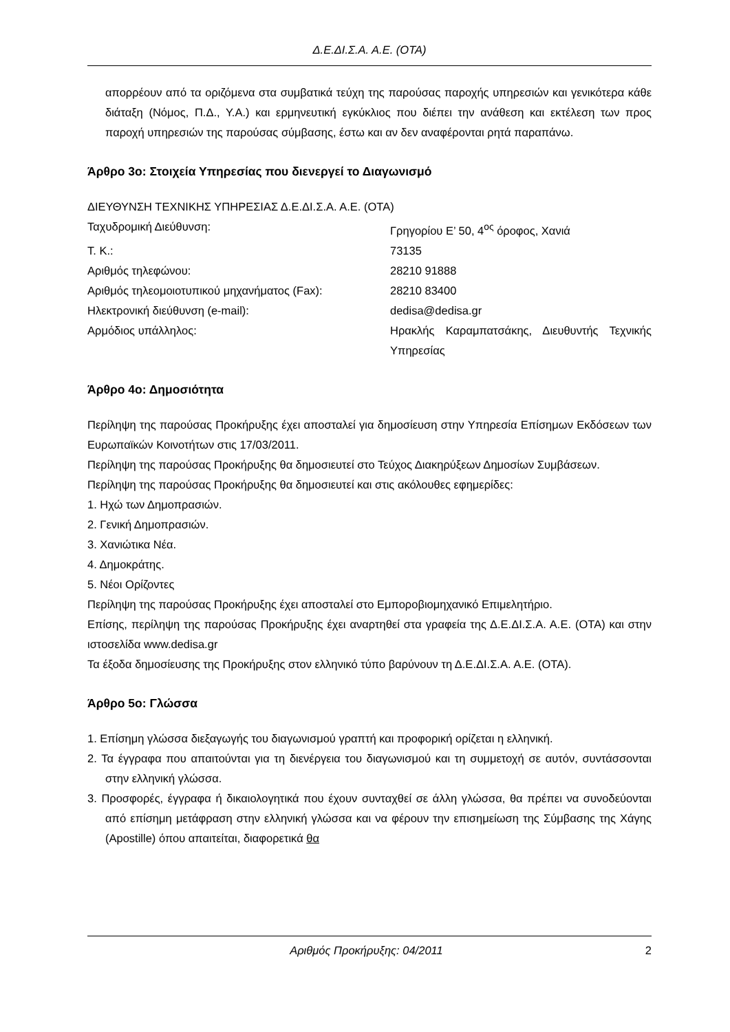Δ.Ε.ΔΙ.Σ.Α. Α.Ε. (ΟΤΑ)
απορρέουν από τα οριζόμενα στα συμβατικά τεύχη της παρούσας παροχής υπηρεσιών και γενικότερα κάθε διάταξη (Νόμος, Π.Δ., Υ.Α.) και ερμηνευτική εγκύκλιος που διέπει την ανάθεση και εκτέλεση των προς παροχή υπηρεσιών της παρούσας σύμβασης, έστω και αν δεν αναφέρονται ρητά παραπάνω.
Άρθρο 3ο: Στοιχεία Υπηρεσίας που διενεργεί το Διαγωνισμό
ΔΙΕΥΘΥΝΣΗ ΤΕΧΝΙΚΗΣ ΥΠΗΡΕΣΙΑΣ Δ.Ε.ΔΙ.Σ.Α. Α.Ε. (ΟΤΑ)
| Ταχυδρομική Διεύθυνση: | Γρηγορίου Ε’ 50, 4<sup>ος</sup> όροφος, Χανιά |
| Τ. Κ.: | 73135 |
| Αριθμός τηλεφώνου: | 28210 91888 |
| Αριθμός τηλεομοιοτυπικού μηχανήματος (Fax): | 28210 83400 |
| Ηλεκτρονική διεύθυνση (e-mail): | dedisa@dedisa.gr |
| Αρμόδιος υπάλληλος: | Ηρακλής Καραμπατσάκης, Διευθυντής Τεχνικής Υπηρεσίας |
Άρθρο 4ο: Δημοσιότητα
Περίληψη της παρούσας Προκήρυξης έχει αποσταλεί για δημοσίευση στην Υπηρεσία Επίσημων Εκδόσεων των Ευρωπαϊκών Κοινοτήτων στις 17/03/2011.
Περίληψη της παρούσας Προκήρυξης θα δημοσιευτεί στο Τεύχος Διακηρύξεων Δημοσίων Συμβάσεων.
Περίληψη της παρούσας Προκήρυξης θα δημοσιευτεί και στις ακόλουθες εφημερίδες:
1. Ηχώ των Δημοπρασιών.
2. Γενική Δημοπρασιών.
3. Χανιώτικα Νέα.
4. Δημοκράτης.
5. Νέοι Ορίζοντες
Περίληψη της παρούσας Προκήρυξης έχει αποσταλεί στο Εμποροβιομηχανικό Επιμελητήριο.
Επίσης, περίληψη της παρούσας Προκήρυξης έχει αναρτηθεί στα γραφεία της Δ.Ε.ΔΙ.Σ.Α. Α.Ε. (ΟΤΑ) και στην ιστοσελίδα www.dedisa.gr
Τα έξοδα δημοσίευσης της Προκήρυξης στον ελληνικό τύπο βαρύνουν τη Δ.Ε.ΔΙ.Σ.Α. Α.Ε. (ΟΤΑ).
Άρθρο 5ο: Γλώσσα
1. Επίσημη γλώσσα διεξαγωγής του διαγωνισμού γραπτή και προφορική ορίζεται η ελληνική.
2. Τα έγγραφα που απαιτούνται για τη διενέργεια του διαγωνισμού και τη συμμετοχή σε αυτόν, συντάσσονται στην ελληνική γλώσσα.
3. Προσφορές, έγγραφα ή δικαιολογητικά που έχουν συνταχθεί σε άλλη γλώσσα, θα πρέπει να συνοδεύονται από επίσημη μετάφραση στην ελληνική γλώσσα και να φέρουν την επισημείωση της Σύμβασης της Χάγης (Apostille) όπου απαιτείται, διαφορετικά θα
Αριθμός Προκήρυξης: 04/2011 2